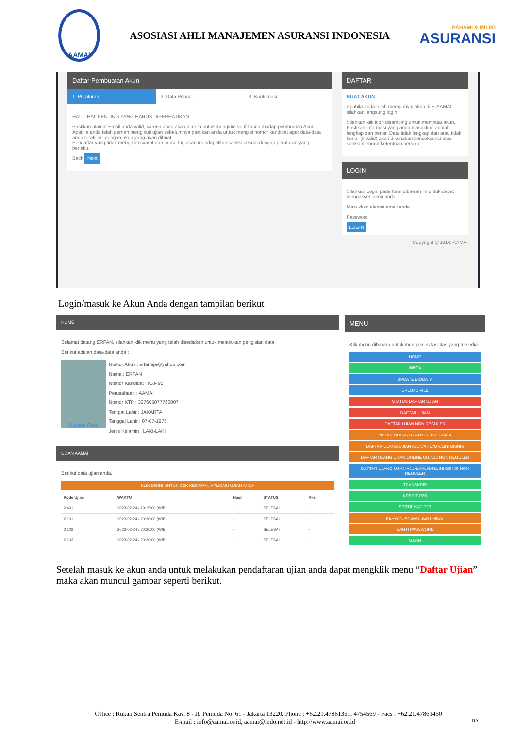AAMAI
ASOSIASI AHLI MANAJEMEN ASURANSI INDONESIA
PAHAMI & MILIKI
ASURANSI
Daftar Pembuatan Akun
1. Peraturan 2. Data Pribadi 3. Konfirmasi
HAL – HAL PENTING YANG HARUS DIPERHATIKAN
Pastikan alamat Email anda valid, karena anda akan dimeta untuk mengirim verifikasi terhadap pembuatan Akun.
Apabila anda telah pernah mengikuti ujian sebelumnya pastikan anda untuk mengisi nomor kandidat agar data-data anda terafiliasi dengan akun yang akan dibuat.
Pendaftar yang tidak mengikuti syarat dan prosedur, akan mendapatkan sanksi sesuai dengan peraturan yang berlaku.
Back Next
DAFTAR
BUAT AKUN
Apabila anda telah mempunyai akun di E-AAMAI silahkan langsung login.
Silahkan klik icon disamping untuk membuat akun. Pastikan informasi yang anda masukkan adalah lengkap dan benar. Data tidak lengkap dan atau tidak benar (invalid) akan dikenakan konsekuensi atau sanksi menurut ketentuan berlaku
LOGIN
Silahkan Login pada form dibawah ini untuk dapat mengakses akun anda
Masukkan alamat email anda
Password
LOGIN
Copyright @2014, AAMAI
Login/masuk ke Akun Anda dengan tampilan berikut
HOME
Selamat datang ERFAN, silahkan klik menu yang telah disediakan untuk melakukan pengisian data.
Berikut adalah data-data anda :
[Update Foto]
Nomor Akun : erfanaja@yahoo.com
Nama : ERFAN
Nomor Kandidat : K.8495
Perusahaan : AAMAI
Nomor KTP : 327605077760007
Tempat Lahir : JAKARTA
Tanggal Lahir : 07-07-1975
Jenis Kelamin : LAKI-LAKI
UJIAN AAMAI
Berikut data ujian anda.
KLIK DISINI UNTUK CEK KESIAPAN APLIKASI UJIAN ANDA
| Kode Ujian | WAKTU | Hasil | STATUS | Aksi |
| --- | --- | --- | --- | --- |
| 2.401 | 2023-02-24 / 19:15:00 (WIB) | - | SELESAI | - |
| 2.101 | 2023-02-24 / 20:30:00 (WIB) | - | SELESAI | - |
| 2.102 | 2023-02-24 / 20:30:00 (WIB) | - | SELESAI | - |
| 2.103 | 2023-02-24 / 20:30:00 (WIB) | - | SELESAI | - |
MENU
Klik menu dibawah untuk mengakses fasilitas yang tersedia
HOME
INBOX
UPDATE BIODATA
UPLOAD FILE
STATUS DAFTAR UJIAN
DAFTAR UJIAN
DAFTAR UJIAN NON REGULER
DAFTAR ULANG UJIAN ONLINE CGI/CLI
DAFTAR ULANG UJIAN AJUN/AHLI/MR/LINI BISNIS
DAFTAR ULANG UJIAN ONLINE CGI/CLI NON REGULER
DAFTAR ULANG UJIAN AJUN/AHLI/MR/LINI BISNIS NON REGULER
TRANSKRIP
KREDIT P2B
SERTIFIKAT P2B
PERPANJANGAN SERTIFIKAT
GANTI PASSWORD
UJIAN
Setelah masuk ke akun anda untuk melakukan pendaftaran ujian anda dapat mengklik menu “Daftar Ujian” maka akan muncul gambar seperti berikut.
Office : Rukan Sentra Pemuda Kav. 8 - Jl. Pemuda No. 61 - Jakarta 13220. Phone : +62.21.47861351, 4754569 - Facs : +62.21.47861450
E-mail : info@aamai.or.id, aamai@indo.net.id - http://www.aamai.or.id DA